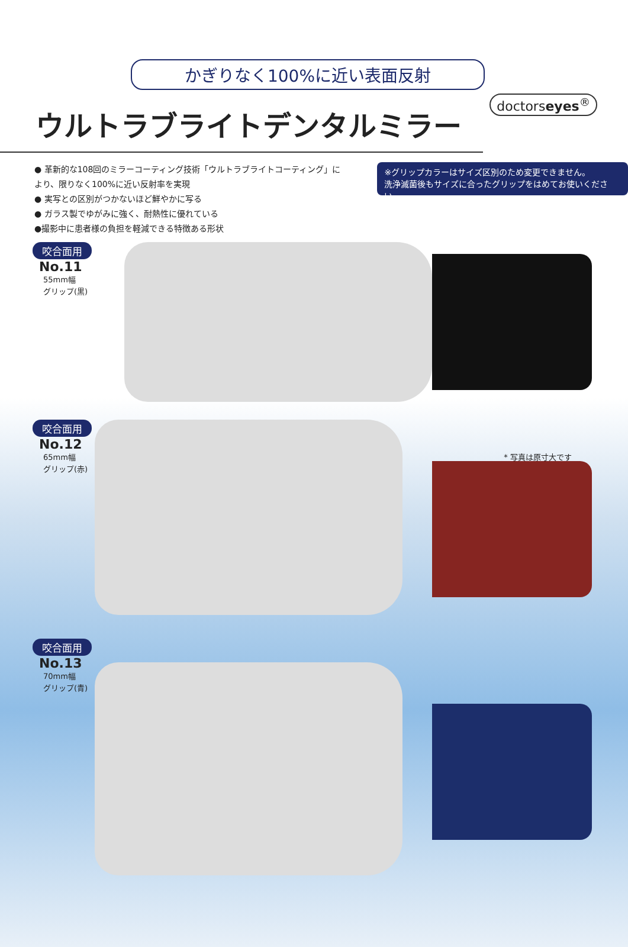doctorseyes<sup>®</sup>
かぎりなく100%に近い表面反射
ウルトラブライトデンタルミラー
● 革新的な108回のミラーコーティング技術「ウルトラブライトコーティング」により、限りなく100%に近い反射率を実現
● 実写との区別がつかないほど鮮やかに写る
● ガラス製でゆがみに強く、耐熱性に優れている
●撮影中に患者様の負担を軽減できる特徴ある形状
※グリップカラーはサイズ区別のため変更できません。
洗浄滅菌後もサイズに合ったグリップをはめてお使いください。
咬合面用
No.11
55mm幅
グリップ(黒)
* 写真は原寸大です
咬合面用
No.12
65mm幅
グリップ(赤)
咬合面用
No.13
70mm幅
グリップ(青)